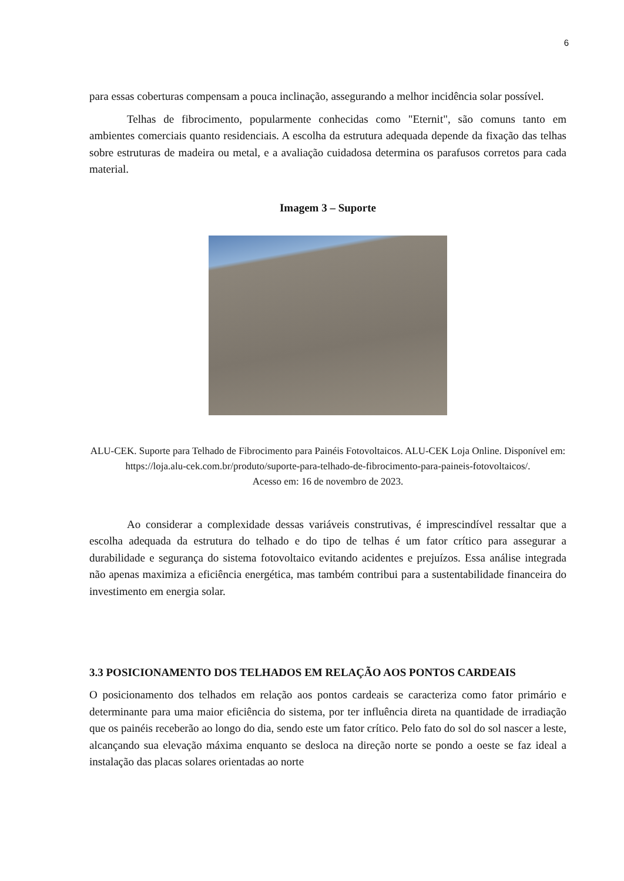6
para essas coberturas compensam a pouca inclinação, assegurando a melhor incidência solar possível.
Telhas de fibrocimento, popularmente conhecidas como "Eternit", são comuns tanto em ambientes comerciais quanto residenciais. A escolha da estrutura adequada depende da fixação das telhas sobre estruturas de madeira ou metal, e a avaliação cuidadosa determina os parafusos corretos para cada material.
Imagem 3 – Suporte
ALU-CEK. Suporte para Telhado de Fibrocimento para Painéis Fotovoltaicos. ALU-CEK Loja Online. Disponível em:
https://loja.alu-cek.com.br/produto/suporte-para-telhado-de-fibrocimento-para-paineis-fotovoltaicos/.
Acesso em: 16 de novembro de 2023.
Ao considerar a complexidade dessas variáveis construtivas, é imprescindível ressaltar que a escolha adequada da estrutura do telhado e do tipo de telhas é um fator crítico para assegurar a durabilidade e segurança do sistema fotovoltaico evitando acidentes e prejuízos. Essa análise integrada não apenas maximiza a eficiência energética, mas também contribui para a sustentabilidade financeira do investimento em energia solar.
3.3 POSICIONAMENTO DOS TELHADOS EM RELAÇÃO AOS PONTOS CARDEAIS
O posicionamento dos telhados em relação aos pontos cardeais se caracteriza como fator primário e determinante para uma maior eficiência do sistema, por ter influência direta na quantidade de irradiação que os painéis receberão ao longo do dia, sendo este um fator crítico. Pelo fato do sol do sol nascer a leste, alcançando sua elevação máxima enquanto se desloca na direção norte se pondo a oeste se faz ideal a instalação das placas solares orientadas ao norte